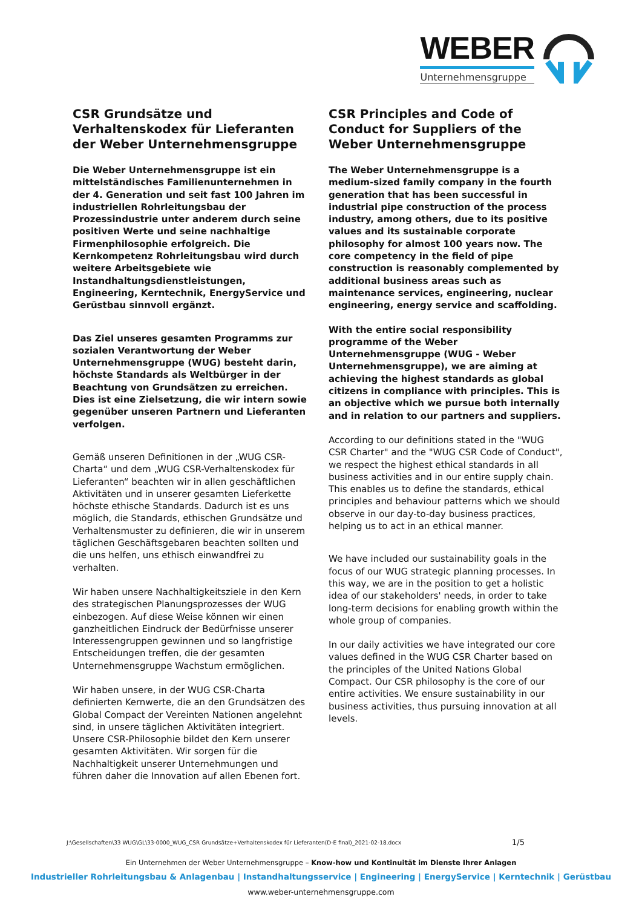WEBER
Unternehmensgruppe
CSR Grundsätze und Verhaltenskodex für Lieferanten der Weber Unternehmensgruppe
Die Weber Unternehmensgruppe ist ein mittelständisches Familienunternehmen in der 4. Generation und seit fast 100 Jahren im industriellen Rohrleitungsbau der Prozessindustrie unter anderem durch seine positiven Werte und seine nachhaltige Firmenphilosophie erfolgreich. Die Kernkompetenz Rohrleitungsbau wird durch weitere Arbeitsgebiete wie Instandhaltungsdienstleistungen, Engineering, Kerntechnik, EnergyService und Gerüstbau sinnvoll ergänzt.
Das Ziel unseres gesamten Programms zur sozialen Verantwortung der Weber Unternehmensgruppe (WUG) besteht darin, höchste Standards als Weltbürger in der Beachtung von Grundsätzen zu erreichen. Dies ist eine Zielsetzung, die wir intern sowie gegenüber unseren Partnern und Lieferanten verfolgen.
Gemäß unseren Definitionen in der „WUG CSR-Charta“ und dem „WUG CSR-Verhaltenskodex für Lieferanten“ beachten wir in allen geschäftlichen Aktivitäten und in unserer gesamten Lieferkette höchste ethische Standards. Dadurch ist es uns möglich, die Standards, ethischen Grundsätze und Verhaltensmuster zu definieren, die wir in unserem täglichen Geschäftsgebaren beachten sollten und die uns helfen, uns ethisch einwandfrei zu verhalten.
Wir haben unsere Nachhaltigkeitsziele in den Kern des strategischen Planungsprozesses der WUG einbezogen. Auf diese Weise können wir einen ganzheitlichen Eindruck der Bedürfnisse unserer Interessengruppen gewinnen und so langfristige Entscheidungen treffen, die der gesamten Unternehmensgruppe Wachstum ermöglichen.
Wir haben unsere, in der WUG CSR-Charta definierten Kernwerte, die an den Grundsätzen des Global Compact der Vereinten Nationen angelehnt sind, in unsere täglichen Aktivitäten integriert. Unsere CSR-Philosophie bildet den Kern unserer gesamten Aktivitäten. Wir sorgen für die Nachhaltigkeit unserer Unternehmungen und führen daher die Innovation auf allen Ebenen fort.
CSR Principles and Code of Conduct for Suppliers of the Weber Unternehmensgruppe
The Weber Unternehmensgruppe is a medium-sized family company in the fourth generation that has been successful in industrial pipe construction of the process industry, among others, due to its positive values and its sustainable corporate philosophy for almost 100 years now. The core competency in the field of pipe construction is reasonably complemented by additional business areas such as maintenance services, engineering, nuclear engineering, energy service and scaffolding.
With the entire social responsibility programme of the Weber Unternehmensgruppe (WUG - Weber Unternehmensgruppe), we are aiming at achieving the highest standards as global citizens in compliance with principles. This is an objective which we pursue both internally and in relation to our partners and suppliers.
According to our definitions stated in the "WUG CSR Charter" and the "WUG CSR Code of Conduct", we respect the highest ethical standards in all business activities and in our entire supply chain. This enables us to define the standards, ethical principles and behaviour patterns which we should observe in our day-to-day business practices, helping us to act in an ethical manner.
We have included our sustainability goals in the focus of our WUG strategic planning processes. In this way, we are in the position to get a holistic idea of our stakeholders' needs, in order to take long-term decisions for enabling growth within the whole group of companies.
In our daily activities we have integrated our core values defined in the WUG CSR Charter based on the principles of the United Nations Global Compact. Our CSR philosophy is the core of our entire activities. We ensure sustainability in our business activities, thus pursuing innovation at all levels.
J:\Gesellschaften\33 WUG\GL\33-0000_WUG_CSR Grundsätze+Verhaltenskodex für Lieferanten(D-E final)_2021-02-18.docx
1/5
Ein Unternehmen der Weber Unternehmensgruppe – Know-how und Kontinuität im Dienste Ihrer Anlagen
Industrieller Rohrleitungsbau & Anlagenbau | Instandhaltungsservice | Engineering | EnergyService | Kerntechnik | Gerüstbau
www.weber-unternehmensgruppe.com